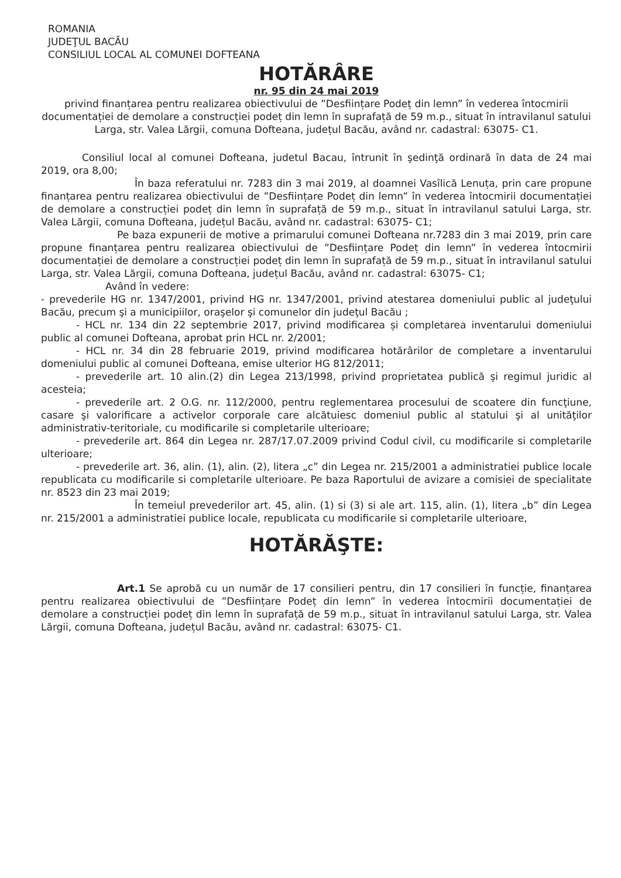ROMANIA
JUDEŢUL BACĂU
CONSILIUL LOCAL AL COMUNEI DOFTEANA
HOTĂRÂRE
nr. 95 din 24 mai 2019
privind finanțarea pentru realizarea obiectivului de ”Desființare Podeț din lemn” în vederea întocmirii documentației de demolare a construcției podeț din lemn în suprafață de 59 m.p., situat în intravilanul satului Larga, str. Valea Lărgii, comuna Dofteana, județul Bacău, având nr. cadastral: 63075- C1.
Consiliul local al comunei Dofteana, judetul Bacau, întrunit în şedinţă ordinară în data de 24 mai 2019, ora 8,00;
În baza referatului nr. 7283 din 3 mai 2019, al doamnei Vasîlică Lenuța, prin care propune finanțarea pentru realizarea obiectivului de ”Desființare Podeț din lemn” în vederea întocmirii documentației de demolare a construcției podeț din lemn în suprafață de 59 m.p., situat în intravilanul satului Larga, str. Valea Lărgii, comuna Dofteana, județul Bacău, având nr. cadastral: 63075- C1;
Pe baza expunerii de motive a primarului comunei Dofteana nr.7283 din 3 mai 2019, prin care propune finanțarea pentru realizarea obiectivului de ”Desființare Podeț din lemn” în vederea întocmirii documentației de demolare a construcției podeț din lemn în suprafață de 59 m.p., situat în intravilanul satului Larga, str. Valea Lărgii, comuna Dofteana, județul Bacău, având nr. cadastral: 63075- C1;
Având în vedere:
- prevederile HG nr. 1347/2001, privind HG nr. 1347/2001, privind atestarea domeniului public al judeţului Bacău, precum şi a municipiilor, oraşelor şi comunelor din judeţul Bacău ;
- HCL nr. 134 din 22 septembrie 2017, privind modificarea și completarea inventarului domeniului public al comunei Dofteana, aprobat prin HCL nr. 2/2001;
- HCL nr. 34 din 28 februarie 2019, privind modificarea hotărârilor de completare a inventarului domeniului public al comunei Dofteana, emise ulterior HG 812/2011;
- prevederile art. 10 alin.(2) din Legea 213/1998, privind proprietatea publică şi regimul juridic al acesteia;
- prevederile art. 2 O.G. nr. 112/2000, pentru reglementarea procesului de scoatere din funcţiune, casare şi valorificare a activelor corporale care alcătuiesc domeniul public al statului şi al unităţilor administrativ-teritoriale, cu modificarile si completarile ulterioare;
- prevederile art. 864 din Legea nr. 287/17.07.2009 privind Codul civil, cu modificarile si completarile ulterioare;
- prevederile art. 36, alin. (1), alin. (2), litera „c” din Legea nr. 215/2001 a administratiei publice locale republicata cu modificarile si completarile ulterioare. Pe baza Raportului de avizare a comisiei de specialitate nr. 8523 din 23 mai 2019;
În temeiul prevederilor art. 45, alin. (1) si (3) si ale art. 115, alin. (1), litera „b” din Legea nr. 215/2001 a administratiei publice locale, republicata cu modificarile si completarile ulterioare,
HOTĂRĂŞTE:
Art.1 Se aprobă cu un număr de 17 consilieri pentru, din 17 consilieri în funcție, finanțarea pentru realizarea obiectivului de ”Desființare Podeț din lemn” în vederea întocmirii documentației de demolare a construcției podeț din lemn în suprafață de 59 m.p., situat în intravilanul satului Larga, str. Valea Lărgii, comuna Dofteana, județul Bacău, având nr. cadastral: 63075- C1.